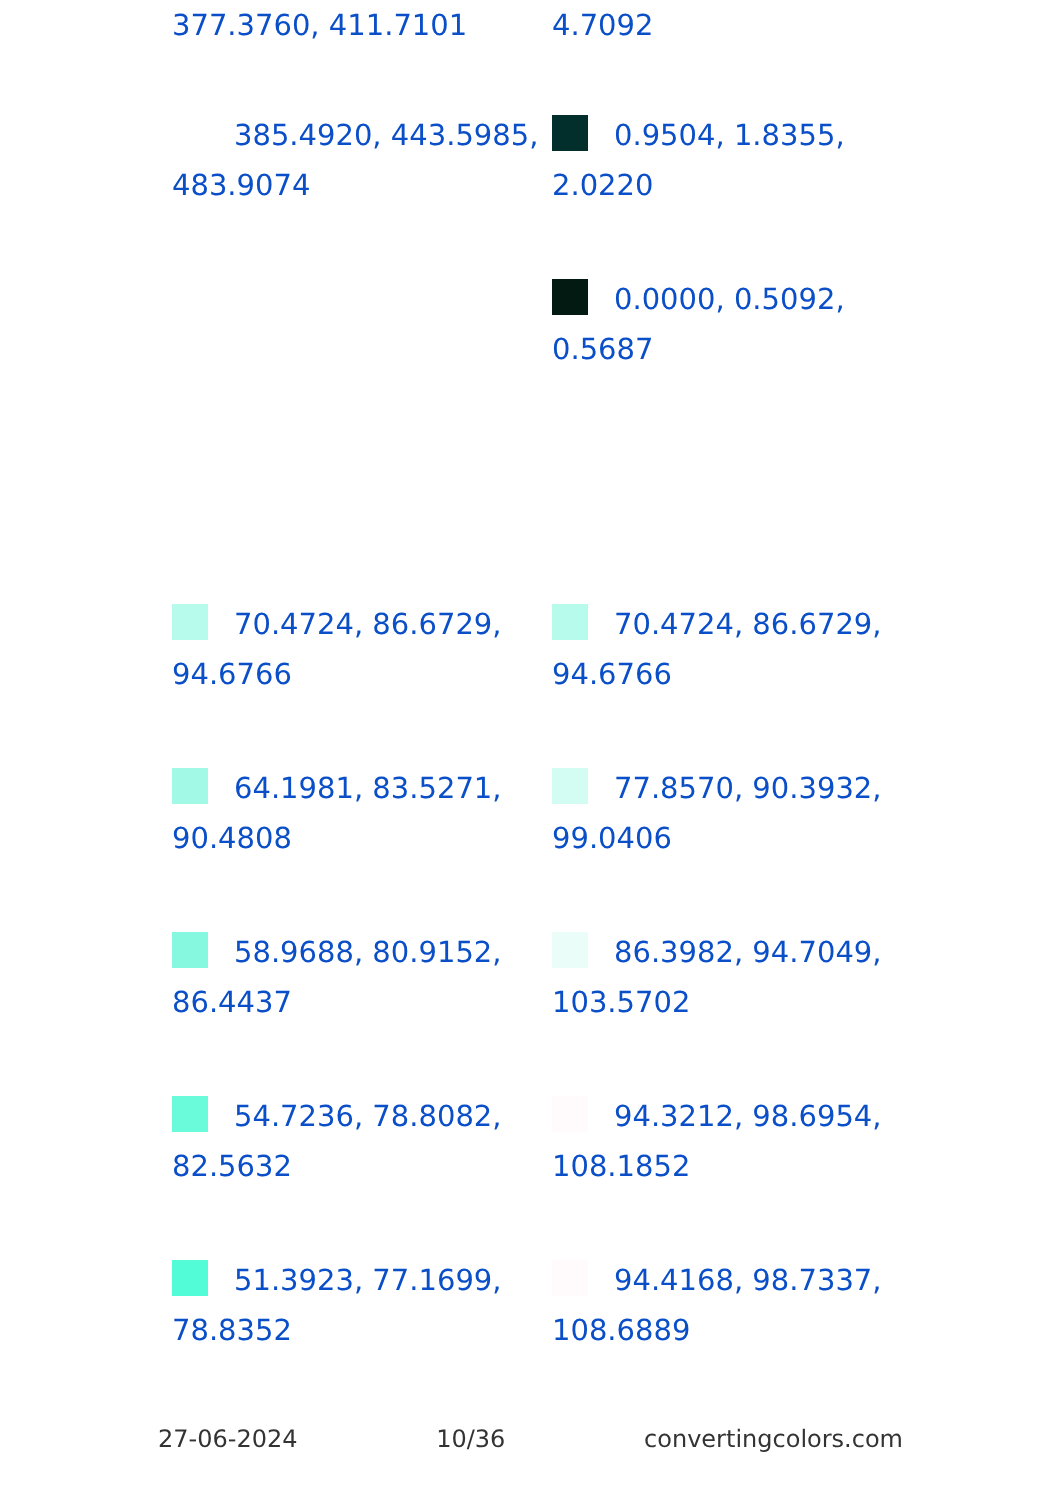377.3760, 411.7101 4.7092
385.4920, 443.5985, 483.9074
0.9504, 1.8355, 2.0220
0.0000, 0.5092, 0.5687
70.4724, 86.6729, 94.6766
70.4724, 86.6729, 94.6766
64.1981, 83.5271, 90.4808
77.8570, 90.3932, 99.0406
58.9688, 80.9152, 86.4437
86.3982, 94.7049, 103.5702
54.7236, 78.8082, 82.5632
94.3212, 98.6954, 108.1852
51.3923, 77.1699, 78.8352
94.4168, 98.7337, 108.6889
27-06-2024 10/36 convertingcolors.com